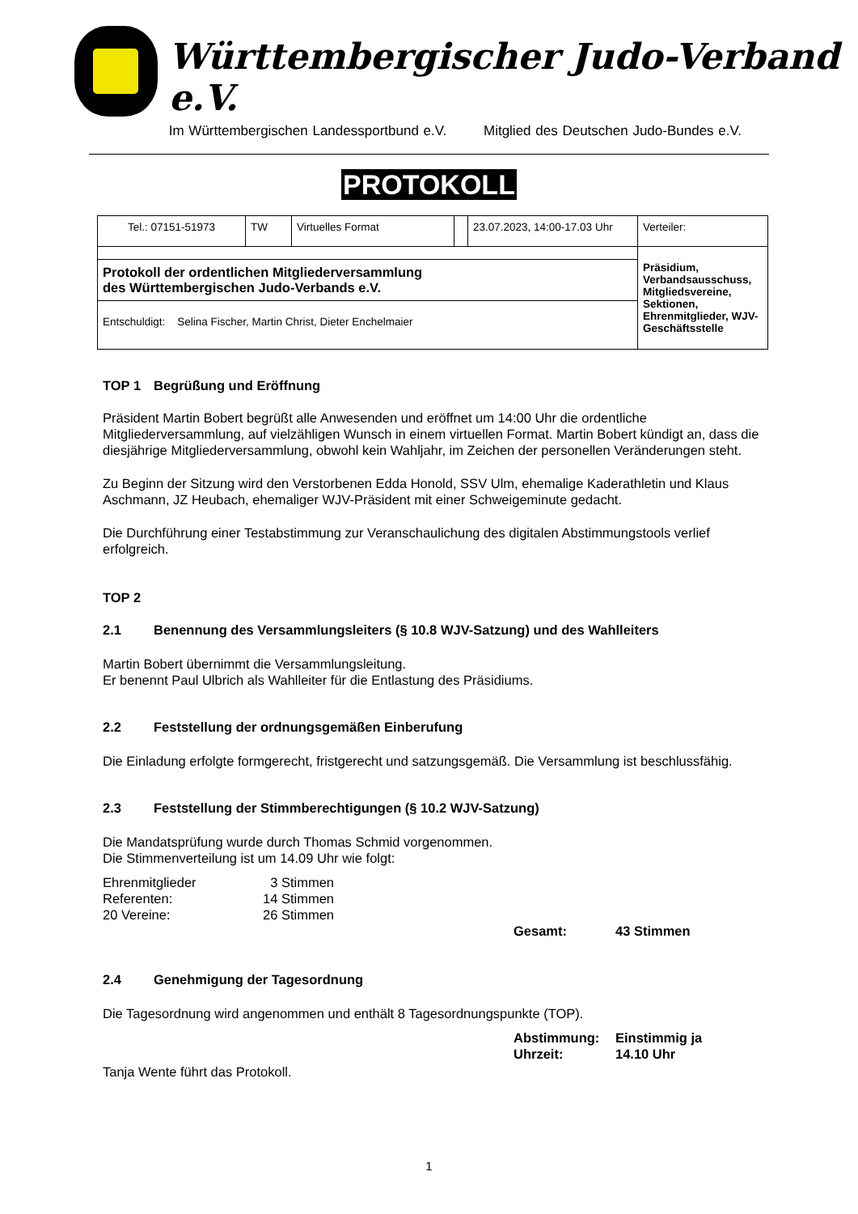Württembergischer Judo-Verband e.V.
Im Württembergischen Landessportbund e.V. Mitglied des Deutschen Judo-Bundes e.V.
PROTOKOLL
| Tel.: 07151-51973 | TW | Virtuelles Format | | 23.07.2023, 14:00-17.03 Uhr | Verteiler: |
| | | | | | Präsidium, Verbandsausschuss, Mitgliedsvereine, Sektionen, Ehrenmitglieder, WJV-Geschäftsstelle |
| Protokoll der ordentlichen Mitgliederversammlung des Württembergischen Judo-Verbands e.V. | | | | | |
| Entschuldigt: Selina Fischer, Martin Christ, Dieter Enchelmaier | | | | | |
TOP 1 Begrüßung und Eröffnung
Präsident Martin Bobert begrüßt alle Anwesenden und eröffnet um 14:00 Uhr die ordentliche Mitgliederversammlung, auf vielzähligen Wunsch in einem virtuellen Format. Martin Bobert kündigt an, dass die diesjährige Mitgliederversammlung, obwohl kein Wahljahr, im Zeichen der personellen Veränderungen steht.
Zu Beginn der Sitzung wird den Verstorbenen Edda Honold, SSV Ulm, ehemalige Kaderathletin und Klaus Aschmann, JZ Heubach, ehemaliger WJV-Präsident mit einer Schweigeminute gedacht.
Die Durchführung einer Testabstimmung zur Veranschaulichung des digitalen Abstimmungstools verlief erfolgreich.
TOP 2
2.1 Benennung des Versammlungsleiters (§ 10.8 WJV-Satzung) und des Wahlleiters
Martin Bobert übernimmt die Versammlungsleitung.
Er benennt Paul Ulbrich als Wahlleiter für die Entlastung des Präsidiums.
2.2 Feststellung der ordnungsgemäßen Einberufung
Die Einladung erfolgte formgerecht, fristgerecht und satzungsgemäß. Die Versammlung ist beschlussfähig.
2.3 Feststellung der Stimmberechtigungen (§ 10.2 WJV-Satzung)
Die Mandatsprüfung wurde durch Thomas Schmid vorgenommen.
Die Stimmenverteilung ist um 14.09 Uhr wie folgt:
| Ehrenmitglieder | 3 Stimmen |
| Referenten: | 14 Stimmen |
| 20 Vereine: | 26 Stimmen |
Gesamt: 43 Stimmen
2.4 Genehmigung der Tagesordnung
Die Tagesordnung wird angenommen und enthält 8 Tagesordnungspunkte (TOP).
Abstimmung: Einstimmig ja
Uhrzeit: 14.10 Uhr
Tanja Wente führt das Protokoll.
1